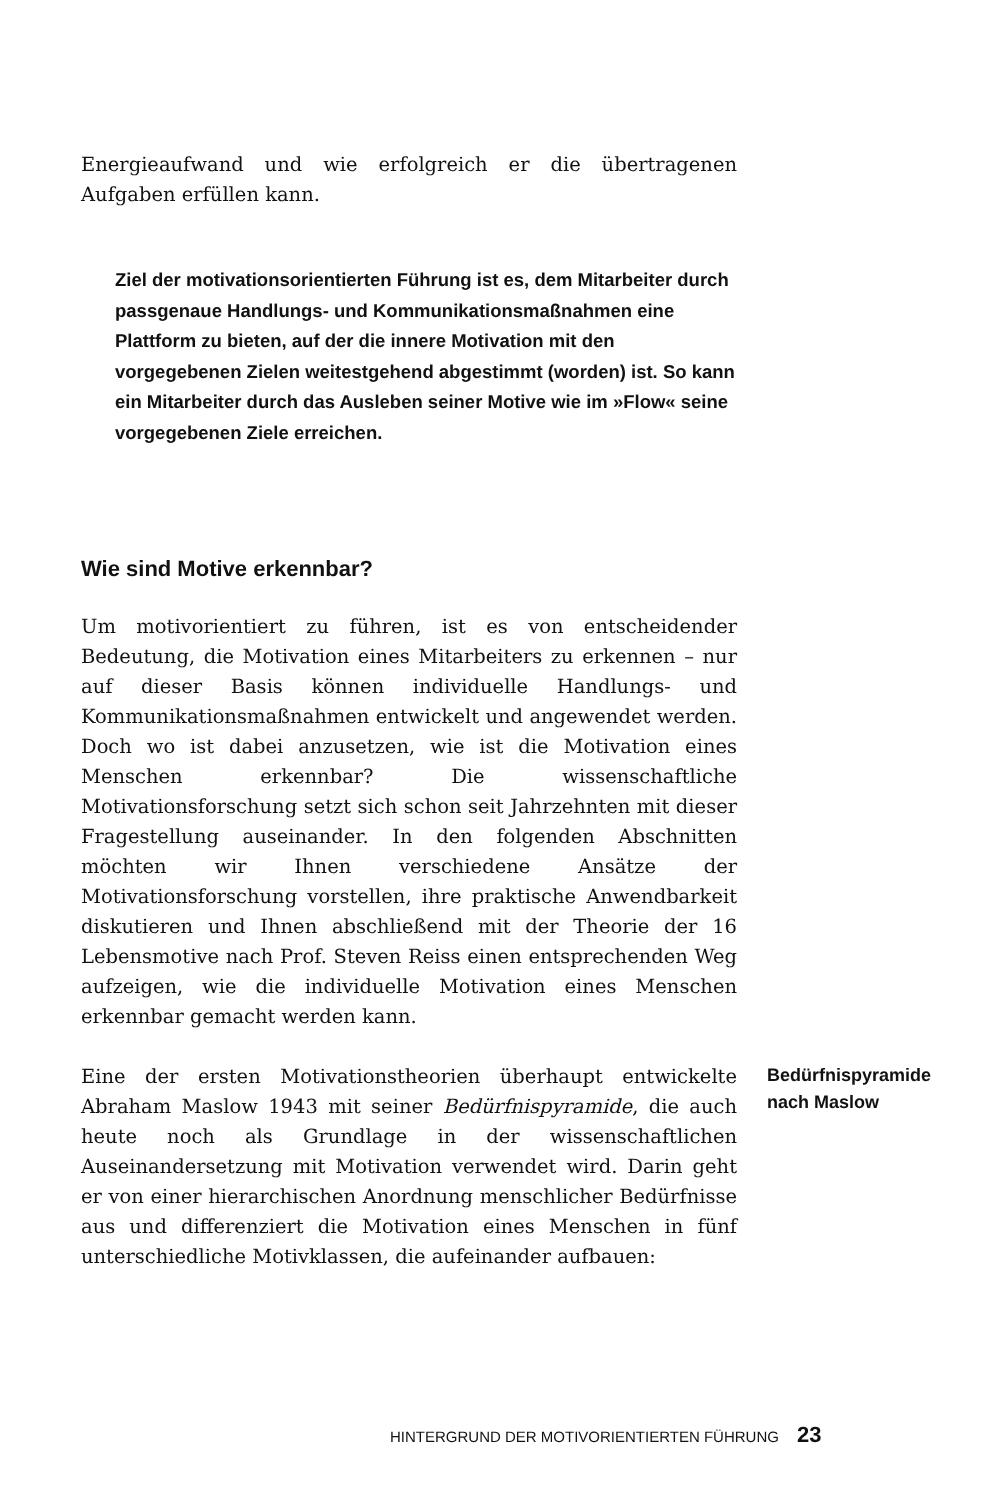Energieaufwand und wie erfolgreich er die übertragenen Aufgaben erfüllen kann.
Ziel der motivationsorientierten Führung ist es, dem Mitarbeiter durch passgenaue Handlungs- und Kommunikationsmaßnahmen eine Plattform zu bieten, auf der die innere Motivation mit den vorgegebenen Zielen weitestgehend abgestimmt (worden) ist. So kann ein Mitarbeiter durch das Ausleben seiner Motive wie im »Flow« seine vorgegebenen Ziele erreichen.
Wie sind Motive erkennbar?
Um motivorientiert zu führen, ist es von entscheidender Bedeutung, die Motivation eines Mitarbeiters zu erkennen – nur auf dieser Basis können individuelle Handlungs- und Kommunikationsmaßnahmen entwickelt und angewendet werden. Doch wo ist dabei anzusetzen, wie ist die Motivation eines Menschen erkennbar? Die wissenschaftliche Motivationsforschung setzt sich schon seit Jahrzehnten mit dieser Fragestellung auseinander. In den folgenden Abschnitten möchten wir Ihnen verschiedene Ansätze der Motivationsforschung vorstellen, ihre praktische Anwendbarkeit diskutieren und Ihnen abschließend mit der Theorie der 16 Lebensmotive nach Prof. Steven Reiss einen entsprechenden Weg aufzeigen, wie die individuelle Motivation eines Menschen erkennbar gemacht werden kann.
Eine der ersten Motivationstheorien überhaupt entwickelte Abraham Maslow 1943 mit seiner Bedürfnispyramide, die auch heute noch als Grundlage in der wissenschaftlichen Auseinandersetzung mit Motivation verwendet wird. Darin geht er von einer hierarchischen Anordnung menschlicher Bedürfnisse aus und differenziert die Motivation eines Menschen in fünf unterschiedliche Motivklassen, die aufeinander aufbauen:
Bedürfnispyramide
nach Maslow
HINTERGRUND DER MOTIVORIENTIERTEN FÜHRUNG 23